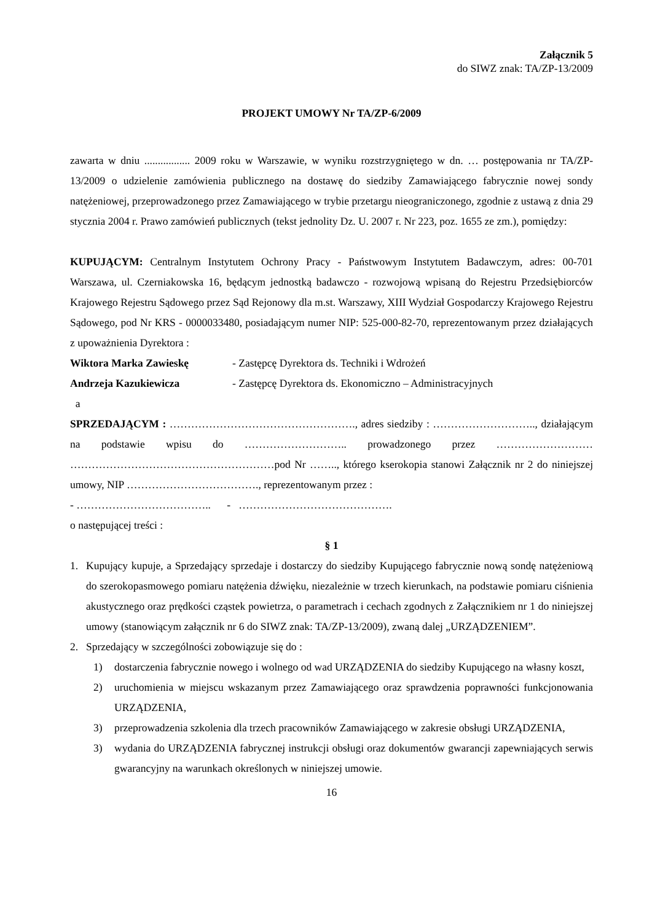Załącznik 5
do SIWZ znak: TA/ZP-13/2009
PROJEKT UMOWY Nr TA/ZP-6/2009
zawarta w dniu ................. 2009 roku w Warszawie, w wyniku rozstrzygniętego w dn. … postępowania nr TA/ZP-13/2009 o udzielenie zamówienia publicznego na dostawę do siedziby Zamawiającego fabrycznie nowej sondy natężeniowej, przeprowadzonego przez Zamawiającego w trybie przetargu nieograniczonego, zgodnie z ustawą z dnia 29 stycznia 2004 r. Prawo zamówień publicznych (tekst jednolity Dz. U. 2007 r. Nr 223, poz. 1655 ze zm.), pomiędzy:
KUPUJĄCYM: Centralnym Instytutem Ochrony Pracy - Państwowym Instytutem Badawczym, adres: 00-701 Warszawa, ul. Czerniakowska 16, będącym jednostką badawczo - rozwojową wpisaną do Rejestru Przedsiębiorców Krajowego Rejestru Sądowego przez Sąd Rejonowy dla m.st. Warszawy, XIII Wydział Gospodarczy Krajowego Rejestru Sądowego, pod Nr KRS - 0000033480, posiadającym numer NIP: 525-000-82-70, reprezentowanym przez działających z upoważnienia Dyrektora :
Wiktora Marka Zawieskę - Zastępcę Dyrektora ds. Techniki i Wdrożeń
Andrzeja Kazukiewicza - Zastępcę Dyrektora ds. Ekonomiczno – Administracyjnych
a
SPRZEDAJĄCYM : ……………………………………………., adres siedziby : ……………………….., działającym na podstawie wpisu do ……………………….. prowadzonego przez ……………………… …………………………………………………pod Nr …….., którego kserokopia stanowi Załącznik nr 2 do niniejszej umowy, NIP ………………………………., reprezentowanym przez :
- ……………………………….. - …………………………………….
o następującej treści :
§ 1
1. Kupujący kupuje, a Sprzedający sprzedaje i dostarczy do siedziby Kupującego fabrycznie nową sondę natężeniową do szerokopasmowego pomiaru natężenia dźwięku, niezależnie w trzech kierunkach, na podstawie pomiaru ciśnienia akustycznego oraz prędkości cząstek powietrza, o parametrach i cechach zgodnych z Załącznikiem nr 1 do niniejszej umowy (stanowiącym załącznik nr 6 do SIWZ znak: TA/ZP-13/2009), zwaną dalej „URZĄDZENIEM”.
2. Sprzedający w szczególności zobowiązuje się do :
1) dostarczenia fabrycznie nowego i wolnego od wad URZĄDZENIA do siedziby Kupującego na własny koszt,
2) uruchomienia w miejscu wskazanym przez Zamawiającego oraz sprawdzenia poprawności funkcjonowania URZĄDZENIA,
3) przeprowadzenia szkolenia dla trzech pracowników Zamawiającego w zakresie obsługi URZĄDZENIA,
3) wydania do URZĄDZENIA fabrycznej instrukcji obsługi oraz dokumentów gwarancji zapewniających serwis gwarancyjny na warunkach określonych w niniejszej umowie.
16